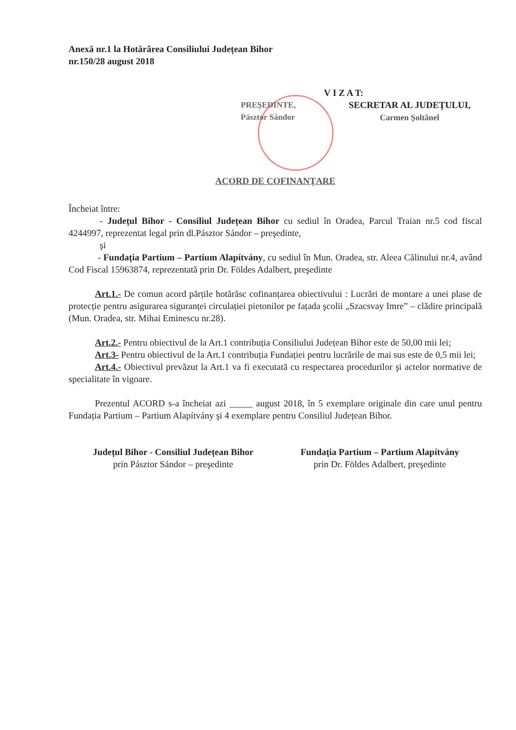Anexă nr.1 la Hotărârea Consiliului Județean Bihor
nr.150/28 august 2018
V I Z A T:
PREŞEDINTE,
Pásztor Sándor
SECRETAR AL JUDEȚULUI,
Carmen Șoltănel
ACORD DE COFINANȚARE
Încheiat între:
- Județul Bihor - Consiliul Județean Bihor cu sediul în Oradea, Parcul Traian nr.5 cod fiscal 4244997, reprezentat legal prin dl.Pásztor Sándor – preşedinte,
şi
- Fundația Partium – Partium Alapítvány, cu sediul în Mun. Oradea, str. Aleea Călinului nr.4, având Cod Fiscal 15963874, reprezentată prin Dr. Földes Adalbert, preşedinte
Art.1.- De comun acord părțile hotărăsc cofinanțarea obiectivului : Lucrări de montare a unei plase de protecție pentru asigurarea siguranței circulației pietonilor pe fațada şcolii „Szacsvay Imre” – clădire principală (Mun. Oradea, str. Mihai Eminescu nr.28).
Art.2.- Pentru obiectivul de la Art.1 contribuția Consiliului Județean Bihor este de 50,00 mii lei;
Art.3- Pentru obiectivul de la Art.1 contribuția Fundației pentru lucrările de mai sus este de 0,5 mii lei;
Art.4.- Obiectivul prevăzut la Art.1 va fi executată cu respectarea procedurilor şi actelor normative de specialitate în vigoare.
Prezentul ACORD s-a încheiat azi _____ august 2018, în 5 exemplare originale din care unul pentru Fundația Partium – Partium Alapítvány şi 4 exemplare pentru Consiliul Județean Bihor.
Județul Bihor - Consiliul Județean Bihor
prin Pásztor Sándor – preşedinte
Fundația Partium – Partium Alapítvány
prin Dr. Földes Adalbert, preşedinte